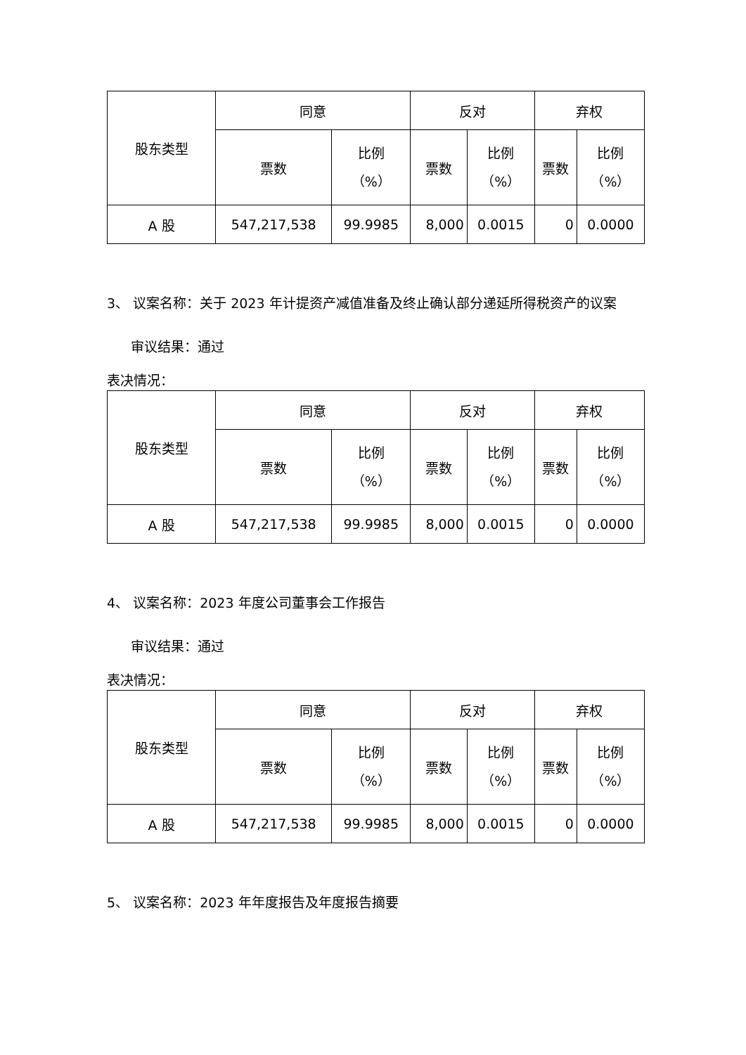| 股东类型 | 同意 | | 反对 | | 弃权 | |
| | 票数 | 比例 （%） | 票数 | 比例 （%） | 票数 | 比例 （%） |
| A 股 | 547,217,538 | 99.9985 | 8,000 | 0.0015 | 0 | 0.0000 |
3、 议案名称：关于 2023 年计提资产减值准备及终止确认部分递延所得税资产的议案
审议结果：通过
表决情况：
| 股东类型 | 同意 | | 反对 | | 弃权 | |
| | 票数 | 比例 （%） | 票数 | 比例 （%） | 票数 | 比例 （%） |
| A 股 | 547,217,538 | 99.9985 | 8,000 | 0.0015 | 0 | 0.0000 |
4、 议案名称：2023 年度公司董事会工作报告
审议结果：通过
表决情况：
| 股东类型 | 同意 | | 反对 | | 弃权 | |
| | 票数 | 比例 （%） | 票数 | 比例 （%） | 票数 | 比例 （%） |
| A 股 | 547,217,538 | 99.9985 | 8,000 | 0.0015 | 0 | 0.0000 |
5、 议案名称：2023 年年度报告及年度报告摘要